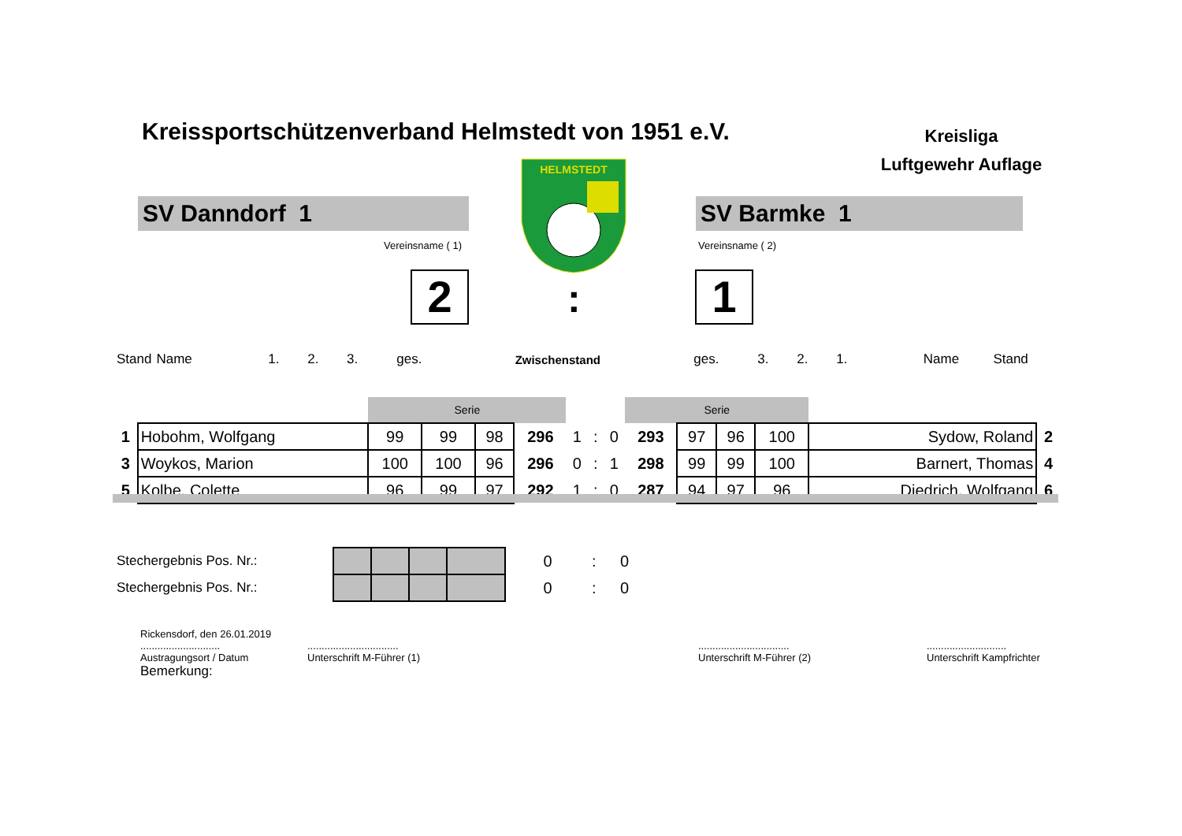Kreissportschützenverband Helmstedt von 1951 e.V.
Kreisliga
Luftgewehr Auflage
SV Danndorf 1 SV Barmke 1
Vereinsname ( 1) Vereinsname ( 2)
HELMSTEDT
2 : 1
| Stand | Name | 1. | 2. | 3. | ges. | Zwischenstand | ges. | 3. | 2. | 1. | Name | Stand |
| | | Serie | | | | | | | Serie | | | | | |
| 1 | Hobohm, Wolfgang | 99 | 99 | 98 | 296 | 1 | : | 0 | 293 | 97 | 96 | 100 | Sydow, Roland | 2 |
| 3 | Woykos, Marion | 100 | 100 | 96 | 296 | 0 | : | 1 | 298 | 99 | 99 | 100 | Barnert, Thomas | 4 |
| 5 | Kolbe, Colette | 96 | 99 | 97 | 292 | 1 | : | 0 | 287 | 94 | 97 | 96 | Diedrich, Wolfgang | 6 |
| Stechergebnis Pos. Nr.: | | | | | | 0 | : | 0 |
| Stechergebnis Pos. Nr.: | | | | | | 0 | : | 0 |
Rickensdorf, den 26.01.2019
............................
Austragungsort / Datum
Bemerkung:
................................
Unterschrift M-Führer (1)
................................
Unterschrift M-Führer (2)
............................
Unterschrift Kampfrichter